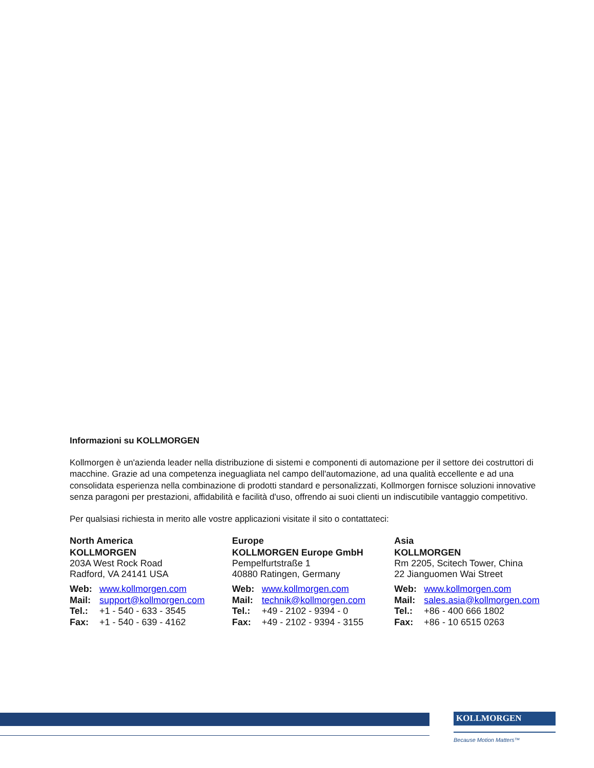Informazioni su KOLLMORGEN
Kollmorgen è un'azienda leader nella distribuzione di sistemi e componenti di automazione per il settore dei costruttori di macchine. Grazie ad una competenza ineguagliata nel campo dell'automazione, ad una qualità eccellente e ad una consolidata esperienza nella combinazione di prodotti standard e personalizzati, Kollmorgen fornisce soluzioni innovative senza paragoni per prestazioni, affidabilità e facilità d'uso, offrendo ai suoi clienti un indiscutibile vantaggio competitivo.
Per qualsiasi richiesta in merito alle vostre applicazioni visitate il sito o contattateci:
North America
KOLLMORGEN
203A West Rock Road
Radford, VA 24141 USA
Web: www.kollmorgen.com
Mail: support@kollmorgen.com
Tel.: +1 - 540 - 633 - 3545
Fax: +1 - 540 - 639 - 4162
Europe
KOLLMORGEN Europe GmbH
Pempelfurtstraße 1
40880 Ratingen, Germany
Web: www.kollmorgen.com
Mail: technik@kollmorgen.com
Tel.: +49 - 2102 - 9394 - 0
Fax: +49 - 2102 - 9394 - 3155
Asia
KOLLMORGEN
Rm 2205, Scitech Tower, China
22 Jianguomen Wai Street
Web: www.kollmorgen.com
Mail: sales.asia@kollmorgen.com
Tel.: +86 - 400 666 1802
Fax: +86 - 10 6515 0263
KOLLMORGEN
Because Motion Matters™